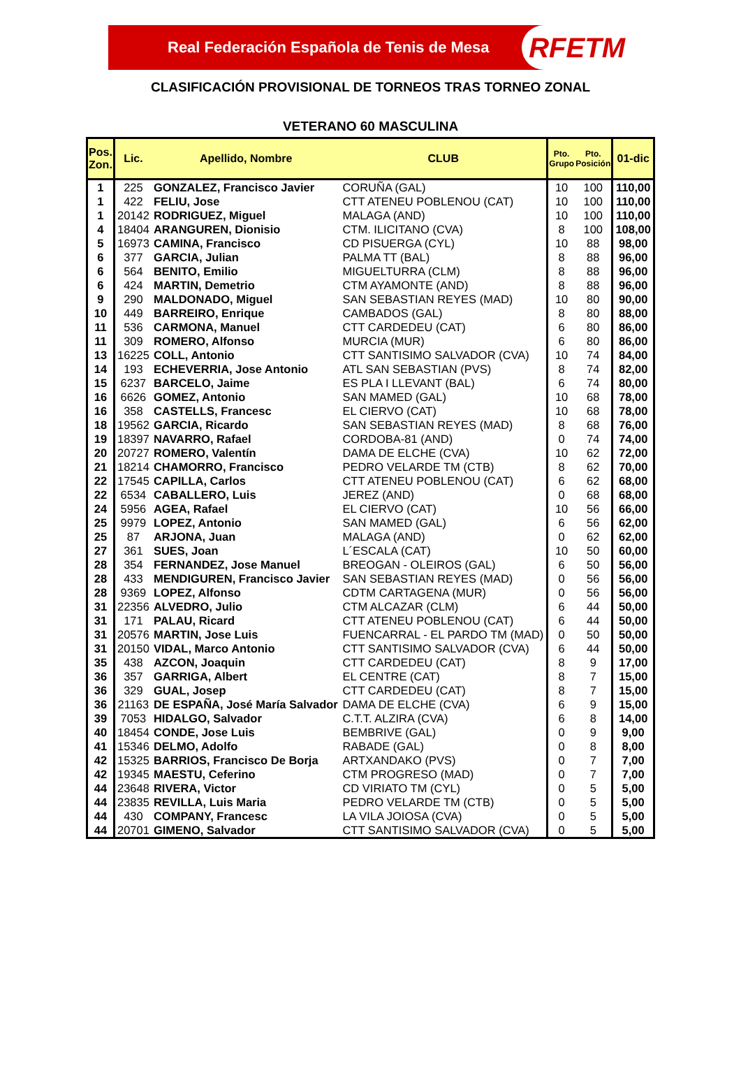Real Federación Española de Tenis de Mesa RFETM
CLASIFICACIÓN PROVISIONAL DE TORNEOS TRAS TORNEO ZONAL
VETERANO 60 MASCULINA
| Pos. Zon. | Lic. | Apellido, Nombre | CLUB | Pto. Grupo | Pto. Posición | 01-dic |
| --- | --- | --- | --- | --- | --- | --- |
| 1 | 225 | GONZALEZ, Francisco Javier | CORUÑA (GAL) | 10 | 100 | 110,00 |
| 1 | 422 | FELIU, Jose | CTT ATENEU POBLENOU (CAT) | 10 | 100 | 110,00 |
| 1 | 20142 | RODRIGUEZ, Miguel | MALAGA (AND) | 10 | 100 | 110,00 |
| 4 | 18404 | ARANGUREN, Dionisio | CTM. ILICITANO (CVA) | 8 | 100 | 108,00 |
| 5 | 16973 | CAMINA, Francisco | CD PISUERGA (CYL) | 10 | 88 | 98,00 |
| 6 | 377 | GARCIA, Julian | PALMA TT (BAL) | 8 | 88 | 96,00 |
| 6 | 564 | BENITO, Emilio | MIGUELTURRA (CLM) | 8 | 88 | 96,00 |
| 6 | 424 | MARTIN, Demetrio | CTM AYAMONTE (AND) | 8 | 88 | 96,00 |
| 9 | 290 | MALDONADO, Miguel | SAN SEBASTIAN REYES (MAD) | 10 | 80 | 90,00 |
| 10 | 449 | BARREIRO, Enrique | CAMBADOS (GAL) | 8 | 80 | 88,00 |
| 11 | 536 | CARMONA, Manuel | CTT CARDEDEU (CAT) | 6 | 80 | 86,00 |
| 11 | 309 | ROMERO, Alfonso | MURCIA (MUR) | 6 | 80 | 86,00 |
| 13 | 16225 | COLL, Antonio | CTT SANTISIMO SALVADOR (CVA) | 10 | 74 | 84,00 |
| 14 | 193 | ECHEVERRIA, Jose Antonio | ATL SAN SEBASTIAN (PVS) | 8 | 74 | 82,00 |
| 15 | 6237 | BARCELO, Jaime | ES PLA I LLEVANT (BAL) | 6 | 74 | 80,00 |
| 16 | 6626 | GOMEZ, Antonio | SAN MAMED (GAL) | 10 | 68 | 78,00 |
| 16 | 358 | CASTELLS, Francesc | EL CIERVO (CAT) | 10 | 68 | 78,00 |
| 18 | 19562 | GARCIA, Ricardo | SAN SEBASTIAN REYES (MAD) | 8 | 68 | 76,00 |
| 19 | 18397 | NAVARRO, Rafael | CORDOBA-81 (AND) | 0 | 74 | 74,00 |
| 20 | 20727 | ROMERO, Valentín | DAMA DE ELCHE (CVA) | 10 | 62 | 72,00 |
| 21 | 18214 | CHAMORRO, Francisco | PEDRO VELARDE TM (CTB) | 8 | 62 | 70,00 |
| 22 | 17545 | CAPILLA, Carlos | CTT ATENEU POBLENOU (CAT) | 6 | 62 | 68,00 |
| 22 | 6534 | CABALLERO, Luis | JEREZ (AND) | 0 | 68 | 68,00 |
| 24 | 5956 | AGEA, Rafael | EL CIERVO (CAT) | 10 | 56 | 66,00 |
| 25 | 9979 | LOPEZ, Antonio | SAN MAMED (GAL) | 6 | 56 | 62,00 |
| 25 | 87 | ARJONA, Juan | MALAGA (AND) | 0 | 62 | 62,00 |
| 27 | 361 | SUES, Joan | L´ESCALA (CAT) | 10 | 50 | 60,00 |
| 28 | 354 | FERNANDEZ, Jose Manuel | BREOGAN - OLEIROS (GAL) | 6 | 50 | 56,00 |
| 28 | 433 | MENDIGUREN, Francisco Javier | SAN SEBASTIAN REYES (MAD) | 0 | 56 | 56,00 |
| 28 | 9369 | LOPEZ, Alfonso | CDTM CARTAGENA (MUR) | 0 | 56 | 56,00 |
| 31 | 22356 | ALVEDRO, Julio | CTM ALCAZAR (CLM) | 6 | 44 | 50,00 |
| 31 | 171 | PALAU, Ricard | CTT ATENEU POBLENOU (CAT) | 6 | 44 | 50,00 |
| 31 | 20576 | MARTIN, Jose Luis | FUENCARRAL - EL PARDO TM (MAD) | 0 | 50 | 50,00 |
| 31 | 20150 | VIDAL, Marco Antonio | CTT SANTISIMO SALVADOR (CVA) | 6 | 44 | 50,00 |
| 35 | 438 | AZCON, Joaquin | CTT CARDEDEU (CAT) | 8 | 9 | 17,00 |
| 36 | 357 | GARRIGA, Albert | EL CENTRE (CAT) | 8 | 7 | 15,00 |
| 36 | 329 | GUAL, Josep | CTT CARDEDEU (CAT) | 8 | 7 | 15,00 |
| 36 | 21163 | DE ESPAÑA, José María Salvador | DAMA DE ELCHE (CVA) | 6 | 9 | 15,00 |
| 39 | 7053 | HIDALGO, Salvador | C.T.T. ALZIRA (CVA) | 6 | 8 | 14,00 |
| 40 | 18454 | CONDE, Jose Luis | BEMBRIVE (GAL) | 0 | 9 | 9,00 |
| 41 | 15346 | DELMO, Adolfo | RABADE (GAL) | 0 | 8 | 8,00 |
| 42 | 15325 | BARRIOS, Francisco De Borja | ARTXANDAKO (PVS) | 0 | 7 | 7,00 |
| 42 | 19345 | MAESTU, Ceferino | CTM PROGRESO (MAD) | 0 | 7 | 7,00 |
| 44 | 23648 | RIVERA, Victor | CD VIRIATO TM (CYL) | 0 | 5 | 5,00 |
| 44 | 23835 | REVILLA, Luis Maria | PEDRO VELARDE TM (CTB) | 0 | 5 | 5,00 |
| 44 | 430 | COMPANY, Francesc | LA VILA JOIOSA (CVA) | 0 | 5 | 5,00 |
| 44 | 20701 | GIMENO, Salvador | CTT SANTISIMO SALVADOR (CVA) | 0 | 5 | 5,00 |